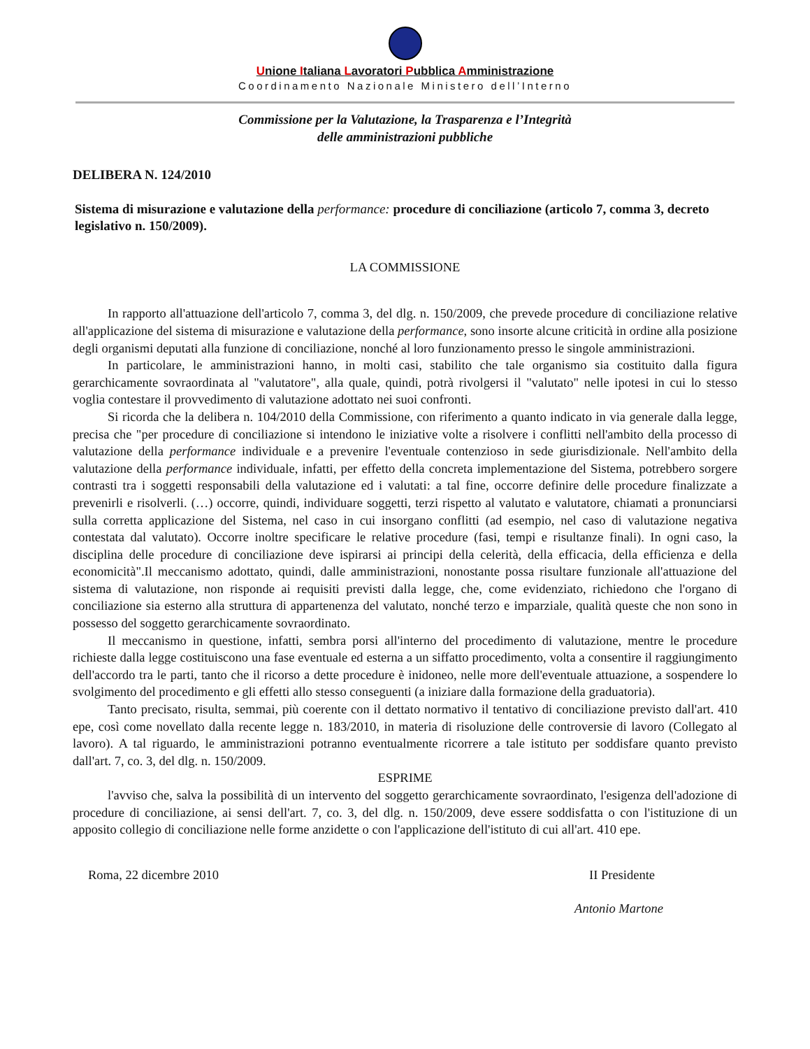Unione Italiana Lavoratori Pubblica Amministrazione
Coordinamento Nazionale Ministero dell’Interno
Commissione per la Valutazione, la Trasparenza e l’Integrità
delle amministrazioni pubbliche
DELIBERA N. 124/2010
Sistema di misurazione e valutazione della performance: procedure di conciliazione (articolo 7, comma 3, decreto legislativo n. 150/2009).
LA COMMISSIONE
In rapporto all'attuazione dell'articolo 7, comma 3, del dlg. n. 150/2009, che prevede procedure di conciliazione relative all'applicazione del sistema di misurazione e valutazione della performance, sono insorte alcune criticità in ordine alla posizione degli organismi deputati alla funzione di conciliazione, nonché al loro funzionamento presso le singole amministrazioni.
In particolare, le amministrazioni hanno, in molti casi, stabilito che tale organismo sia costituito dalla figura gerarchicamente sovraordinata al "valutatore", alla quale, quindi, potrà rivolgersi il "valutato" nelle ipotesi in cui lo stesso voglia contestare il provvedimento di valutazione adottato nei suoi confronti.
Si ricorda che la delibera n. 104/2010 della Commissione, con riferimento a quanto indicato in via generale dalla legge, precisa che "per procedure di conciliazione si intendono le iniziative volte a risolvere i conflitti nell'ambito della processo di valutazione della performance individuale e a prevenire l'eventuale contenzioso in sede giurisdizionale. Nell'ambito della valutazione della performance individuale, infatti, per effetto della concreta implementazione del Sistema, potrebbero sorgere contrasti tra i soggetti responsabili della valutazione ed i valutati: a tal fine, occorre definire delle procedure finalizzate a prevenirli e risolverli. (…) occorre, quindi, individuare soggetti, terzi rispetto al valutato e valutatore, chiamati a pronunciarsi sulla corretta applicazione del Sistema, nel caso in cui insorgano conflitti (ad esempio, nel caso di valutazione negativa contestata dal valutato). Occorre inoltre specificare le relative procedure (fasi, tempi e risultanze finali). In ogni caso, la disciplina delle procedure di conciliazione deve ispirarsi ai principi della celerità, della efficacia, della efficienza e della economicità".Il meccanismo adottato, quindi, dalle amministrazioni, nonostante possa risultare funzionale all'attuazione del sistema di valutazione, non risponde ai requisiti previsti dalla legge, che, come evidenziato, richiedono che l'organo di conciliazione sia esterno alla struttura di appartenenza del valutato, nonché terzo e imparziale, qualità queste che non sono in possesso del soggetto gerarchicamente sovraordinato.
Il meccanismo in questione, infatti, sembra porsi all'interno del procedimento di valutazione, mentre le procedure richieste dalla legge costituiscono una fase eventuale ed esterna a un siffatto procedimento, volta a consentire il raggiungimento dell'accordo tra le parti, tanto che il ricorso a dette procedure è inidoneo, nelle more dell'eventuale attuazione, a sospendere lo svolgimento del procedimento e gli effetti allo stesso conseguenti (a iniziare dalla formazione della graduatoria).
Tanto precisato, risulta, semmai, più coerente con il dettato normativo il tentativo di conciliazione previsto dall'art. 410 epe, così come novellato dalla recente legge n. 183/2010, in materia di risoluzione delle controversie di lavoro (Collegato al lavoro). A tal riguardo, le amministrazioni potranno eventualmente ricorrere a tale istituto per soddisfare quanto previsto dall'art. 7, co. 3, del dlg. n. 150/2009.
ESPRIME
l'avviso che, salva la possibilità di un intervento del soggetto gerarchicamente sovraordinato, l'esigenza dell'adozione di procedure di conciliazione, ai sensi dell'art. 7, co. 3, del dlg. n. 150/2009, deve essere soddisfatta o con l'istituzione di un apposito collegio di conciliazione nelle forme anzidette o con l'applicazione dell'istituto di cui all'art. 410 epe.
Roma, 22 dicembre 2010 II Presidente
Antonio Martone